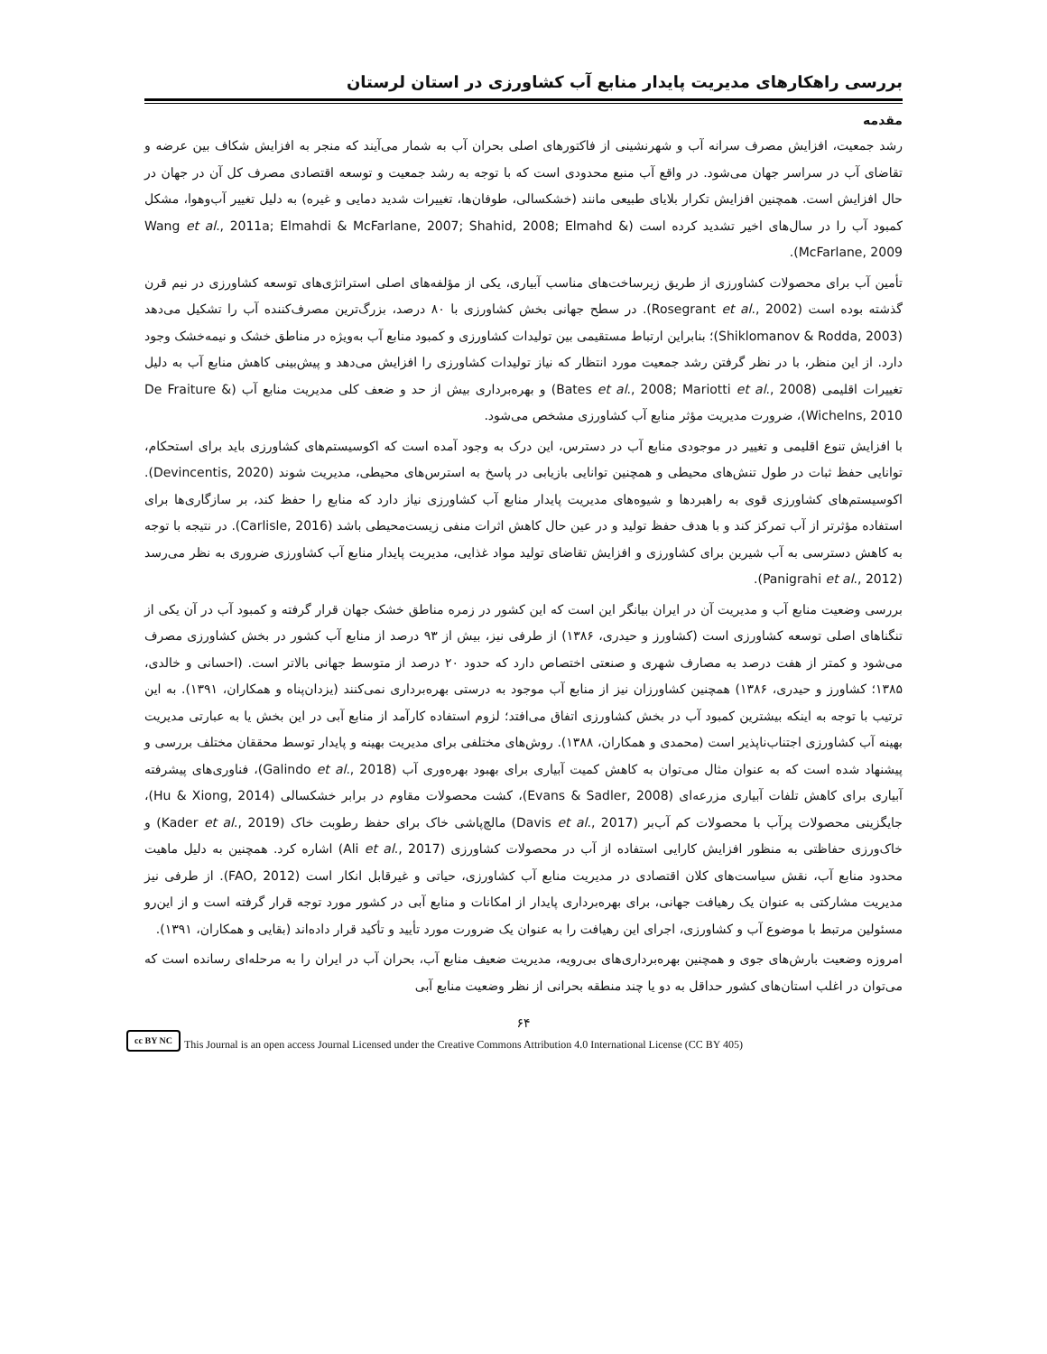بررسی راهکارهای مدیریت پایدار منابع آب کشاورزی در استان لرستان
مقدمه
رشد جمعیت، افزایش مصرف سرانه آب و شهرنشینی از فاکتورهای اصلی بحران آب به شمار می‌آیند که منجر به افزایش شکاف بین عرضه و تقاضای آب در سراسر جهان می‌شود. در واقع آب منبع محدودی است که با توجه به رشد جمعیت و توسعه اقتصادی مصرف کل آن در جهان در حال افزایش است. همچنین افزایش تکرار بلایای طبیعی مانند (خشکسالی، طوفان‌ها، تغییرات شدید دمایی و غیره) به دلیل تغییر آب‌وهوا، مشکل کمبود آب را در سال‌های اخیر تشدید کرده است (Wang et al., 2011a; Elmahdi & McFarlane, 2007; Shahid, 2008; Elmahd & McFarlane, 2009).
تأمین آب برای محصولات کشاورزی از طریق زیرساخت‌های مناسب آبیاری، یکی از مؤلفه‌های اصلی استراتژی‌های توسعه کشاورزی در نیم قرن گذشته بوده است (Rosegrant et al., 2002). در سطح جهانی بخش کشاورزی با ۸۰ درصد، بزرگ‌ترین مصرف‌کننده آب را تشکیل می‌دهد (Shiklomanov & Rodda, 2003)؛ بنابراین ارتباط مستقیمی بین تولیدات کشاورزی و کمبود منابع آب به‌ویژه در مناطق خشک و نیمه‌خشک وجود دارد. از این منظر، با در نظر گرفتن رشد جمعیت مورد انتظار که نیاز تولیدات کشاورزی را افزایش می‌دهد و پیش‌بینی کاهش منابع آب به دلیل تغییرات اقلیمی (Bates et al., 2008; Mariotti et al., 2008) و بهره‌برداری بیش از حد و ضعف کلی مدیریت منابع آب (De Fraiture & Wichelns, 2010)، ضرورت مدیریت مؤثر منابع آب کشاورزی مشخص می‌شود.
با افزایش تنوع اقلیمی و تغییر در موجودی منابع آب در دسترس، این درک به وجود آمده است که اکوسیستم‌های کشاورزی باید برای استحکام، توانایی حفظ ثبات در طول تنش‌های محیطی و همچنین توانایی بازیابی در پاسخ به استرس‌های محیطی، مدیریت شوند (Devincentis, 2020). اکوسیستم‌های کشاورزی قوی به راهبردها و شیوه‌های مدیریت پایدار منابع آب کشاورزی نیاز دارد که منابع را حفظ کند، بر سازگاری‌ها برای استفاده مؤثرتر از آب تمرکز کند و با هدف حفظ تولید و در عین حال کاهش اثرات منفی زیست‌محیطی باشد (Carlisle, 2016). در نتیجه با توجه به کاهش دسترسی به آب شیرین برای کشاورزی و افزایش تقاضای تولید مواد غذایی، مدیریت پایدار منابع آب کشاورزی ضروری به نظر می‌رسد (Panigrahi et al., 2012).
بررسی وضعیت منابع آب و مدیریت آن در ایران بیانگر این است که این کشور در زمره مناطق خشک جهان قرار گرفته و کمبود آب در آن یکی از تنگناهای اصلی توسعه کشاورزی است (کشاورز و حیدری، ۱۳۸۶) از طرفی نیز، بیش از ۹۳ درصد از منابع آب کشور در بخش کشاورزی مصرف می‌شود و کمتر از هفت درصد به مصارف شهری و صنعتی اختصاص دارد که حدود ۲۰ درصد از متوسط جهانی بالاتر است. (احسانی و خالدی، ۱۳۸۵؛ کشاورز و حیدری، ۱۳۸۶) همچنین کشاورزان نیز از منابع آب موجود به درستی بهره‌برداری نمی‌کنند (یزدان‌پناه و همکاران، ۱۳۹۱). به این ترتیب با توجه به اینکه بیشترین کمبود آب در بخش کشاورزی اتفاق می‌افتد؛ لزوم استفاده کارآمد از منابع آبی در این بخش یا به عبارتی مدیریت بهینه آب کشاورزی اجتناب‌ناپذیر است (محمدی و همکاران، ۱۳۸۸). روش‌های مختلفی برای مدیریت بهینه و پایدار توسط محققان مختلف بررسی و پیشنهاد شده است که به عنوان مثال می‌توان به کاهش کمیت آبیاری برای بهبود بهره‌وری آب (Galindo et al., 2018)، فناوری‌های پیشرفته آبیاری برای کاهش تلفات آبیاری مزرعه‌ای (Evans & Sadler, 2008)، کشت محصولات مقاوم در برابر خشکسالی (Hu & Xiong, 2014)، جایگزینی محصولات پرآب با محصولات کم آب‌بر (Davis et al., 2017) مالچ‌پاشی خاک برای حفظ رطوبت خاک (Kader et al., 2019) و خاک‌ورزی حفاظتی به منظور افزایش کارایی استفاده از آب در محصولات کشاورزی (Ali et al., 2017) اشاره کرد. همچنین به دلیل ماهیت محدود منابع آب، نقش سیاست‌های کلان اقتصادی در مدیریت منابع آب کشاورزی، حیاتی و غیرقابل انکار است (FAO, 2012). از طرفی نیز مدیریت مشارکتی به عنوان یک رهیافت جهانی، برای بهره‌برداری پایدار از امکانات و منابع آبی در کشور مورد توجه قرار گرفته است و از این‌رو مسئولین مرتبط با موضوع آب و کشاورزی، اجرای این رهیافت را به عنوان یک ضرورت مورد تأیید و تأکید قرار داده‌اند (بقایی و همکاران، ۱۳۹۱).
امروزه وضعیت بارش‌های جوی و همچنین بهره‌برداری‌های بی‌رویه، مدیریت ضعیف منابع آب، بحران آب در ایران را به مرحله‌ای رسانده است که می‌توان در اغلب استان‌های کشور حداقل به دو یا چند منطقه بحرانی از نظر وضعیت منابع آبی
۶۴
cc BY NC
This Journal is an open access Journal Licensed under the Creative Commons Attribution 4.0 International License (CC BY 405)